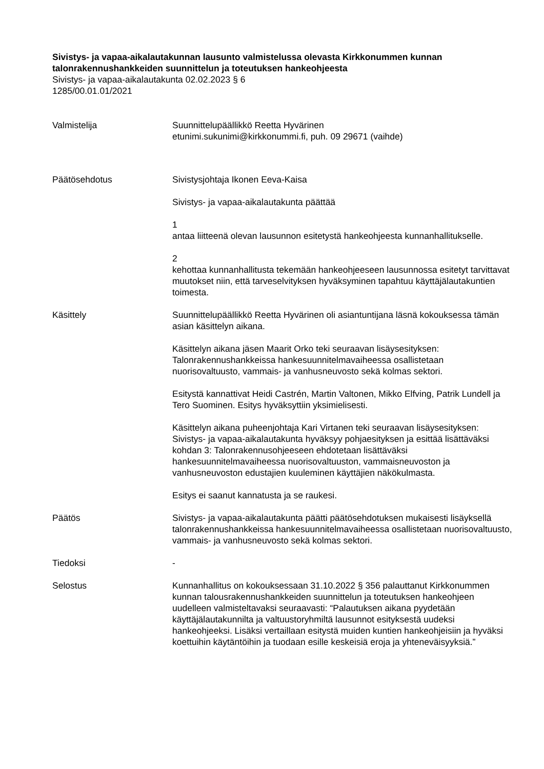Sivistys- ja vapaa-aikalautakunnan lausunto valmistelussa olevasta Kirkkonummen kunnan talonrakennushankkeiden suunnittelun ja toteutuksen hankeohjeesta
Sivistys- ja vapaa-aikalautakunta 02.02.2023 § 6
1285/00.01.01/2021
Valmistelija Suunnittelupäällikkö Reetta Hyvärinen
etunimi.sukunimi@kirkkonummi.fi, puh. 09 29671 (vaihde)
Päätösehdotus Sivistysjohtaja Ikonen Eeva-Kaisa
Sivistys- ja vapaa-aikalautakunta päättää
1
antaa liitteenä olevan lausunnon esitetystä hankeohjeesta kunnanhallitukselle.
2
kehottaa kunnanhallitusta tekemään hankeohjeeseen lausunnossa esitetyt tarvittavat muutokset niin, että tarveselvityksen hyväksyminen tapahtuu käyttäjälautakuntien toimesta.
Käsittely Suunnittelupäällikkö Reetta Hyvärinen oli asiantuntijana läsnä kokouksessa tämän asian käsittelyn aikana.
Käsittelyn aikana jäsen Maarit Orko teki seuraavan lisäysesityksen: Talonrakennushankkeissa hankesuunnitelmavaiheessa osallistetaan nuorisovaltuusto, vammais- ja vanhusneuvosto sekä kolmas sektori.
Esitystä kannattivat Heidi Castrén, Martin Valtonen, Mikko Elfving, Patrik Lundell ja Tero Suominen. Esitys hyväksyttiin yksimielisesti.
Käsittelyn aikana puheenjohtaja Kari Virtanen teki seuraavan lisäysesityksen: Sivistys- ja vapaa-aikalautakunta hyväksyy pohjaesityksen ja esittää lisättäväksi kohdan 3: Talonrakennusohjeeseen ehdotetaan lisättäväksi hankesuunnitelmavaiheessa nuorisovaltuuston, vammaisneuvoston ja vanhusneuvoston edustajien kuuleminen käyttäjien näkökulmasta.
Esitys ei saanut kannatusta ja se raukesi.
Päätös Sivistys- ja vapaa-aikalautakunta päätti päätösehdotuksen mukaisesti lisäyksellä talonrakennushankkeissa hankesuunnitelmavaiheessa osallistetaan nuorisovaltuusto, vammais- ja vanhusneuvosto sekä kolmas sektori.
Tiedoksi -
Selostus Kunnanhallitus on kokouksessaan 31.10.2022 § 356 palauttanut Kirkkonummen kunnan talousrakennushankkeiden suunnittelun ja toteutuksen hankeohjeen uudelleen valmisteltavaksi seuraavasti: “Palautuksen aikana pyydetään käyttäjälautakunnilta ja valtuustoryhmiltä lausunnot esityksestä uudeksi hankeohjeeksi. Lisäksi vertaillaan esitystä muiden kuntien hankeohjeisiin ja hyväksi koettuihin käytäntöihin ja tuodaan esille keskeisiä eroja ja yhteneväisyyksiä.”